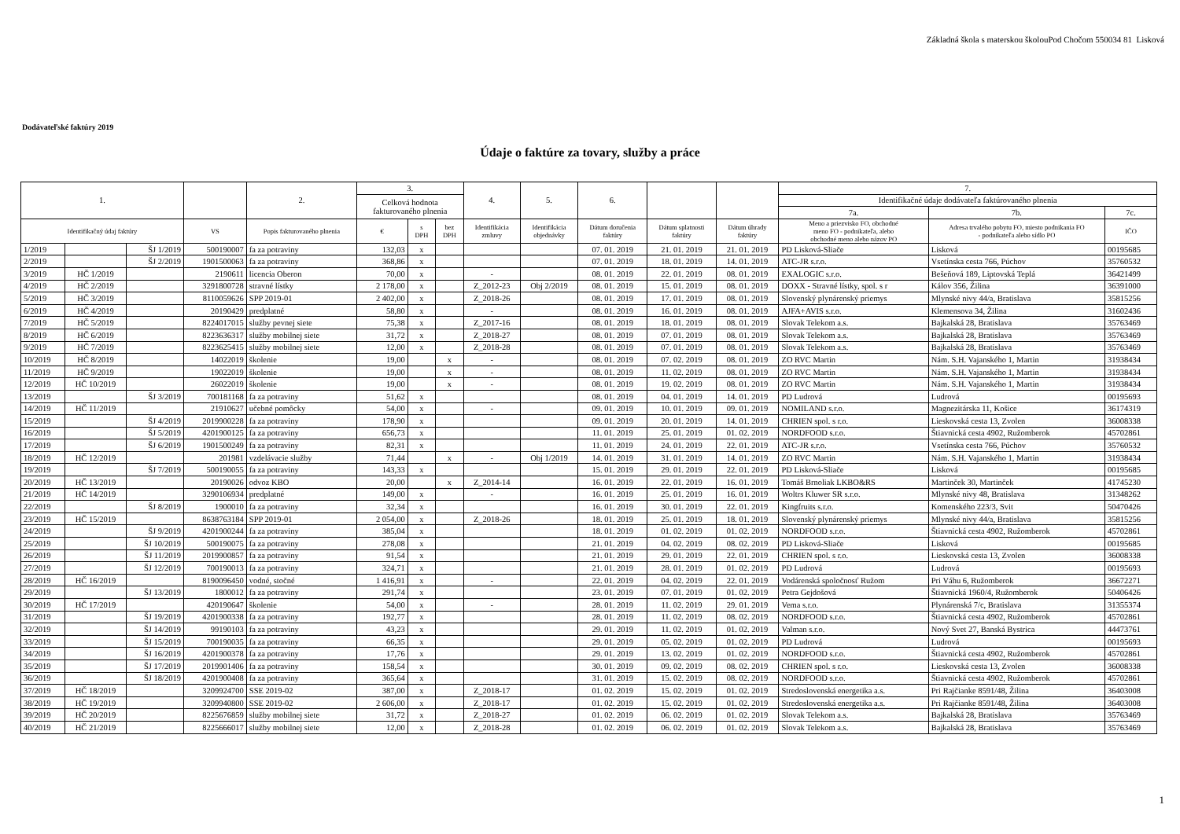Základná škola s materskou školouPod Chočom 550034 81 Lisková
Dodávateľské faktúry 2019
Údaje o faktúre za tovary, služby a práce
| 1. | | | | 2. | 3. | | | 4. | 5. | 6. | | | 7. | | |
| --- | --- | --- | --- | --- | --- | --- | --- | --- | --- | --- | --- | --- | --- | --- | --- |
| | | | | | Celková hodnota fakturovaného plnenia | | | | | | | | Identifikačné údaje dodávateľa faktúrovaného plnenia | | |
| | | | | | | | | | | | | | 7a. | 7b. | 7c. |
| Identifikačný údaj faktúry | | | VS | Popis fakturovaného plnenia | € | s DPH | bez DPH | Identifikácia zmluvy | Identifikácia objednávky | Dátum doručenia faktúry | Dátum splatnosti faktúry | Dátum úhrady faktúry | Meno a priezvisko FO, obchodné meno FO - podnikateľa, alebo obchodné meno alebo názov PO | Adresa trvalého pobytu FO, miesto podnikania FO - podnikateľa alebo sídlo PO | IČO |
| 1/2019 | | ŠJ 1/2019 | 500190007 | fa za potraviny | 132,03 | x | | | | 07. 01. 2019 | 21. 01. 2019 | 21. 01. 2019 | PD Lisková-Sliače | Lisková | 00195685 |
| 2/2019 | | ŠJ 2/2019 | 1901500063 | fa za potraviny | 368,86 | x | | | | 07. 01. 2019 | 18. 01. 2019 | 14. 01. 2019 | ATC-JR s.r.o. | Vsetínska cesta 766, Púchov | 35760532 |
| 3/2019 | HČ 1/2019 | | 2190611 | licencia Oberon | 70,00 | x | | - | | 08. 01. 2019 | 22. 01. 2019 | 08. 01. 2019 | EXALOGIC s.r.o. | Bešeňová 189, Liptovská Teplá | 36421499 |
| 4/2019 | HČ 2/2019 | | 3291800728 | stravné lístky | 2 178,00 | x | | Z_2012-23 | Obj 2/2019 | 08. 01. 2019 | 15. 01. 2019 | 08. 01. 2019 | DOXX - Stravné lístky, spol. s r | Kálov 356, Žilina | 36391000 |
| 5/2019 | HČ 3/2019 | | 8110059626 | SPP 2019-01 | 2 402,00 | x | | Z_2018-26 | | 08. 01. 2019 | 17. 01. 2019 | 08. 01. 2019 | Slovenský plynárenský priemys | Mlynské nivy 44/a, Bratislava | 35815256 |
| 6/2019 | HČ 4/2019 | | 20190429 | predplatné | 58,80 | x | | - | | 08. 01. 2019 | 16. 01. 2019 | 08. 01. 2019 | AJFA+AVIS s.r.o. | Klemensova 34, Žilina | 31602436 |
| 7/2019 | HČ 5/2019 | | 8224017015 | služby pevnej siete | 75,38 | x | | Z_2017-16 | | 08. 01. 2019 | 18. 01. 2019 | 08. 01. 2019 | Slovak Telekom a.s. | Bajkalská 28, Bratislava | 35763469 |
| 8/2019 | HČ 6/2019 | | 8223636317 | služby mobilnej siete | 31,72 | x | | Z_2018-27 | | 08. 01. 2019 | 07. 01. 2019 | 08. 01. 2019 | Slovak Telekom a.s. | Bajkalská 28, Bratislava | 35763469 |
| 9/2019 | HČ 7/2019 | | 8223625415 | služby mobilnej siete | 12,00 | x | | Z_2018-28 | | 08. 01. 2019 | 07. 01. 2019 | 08. 01. 2019 | Slovak Telekom a.s. | Bajkalská 28, Bratislava | 35763469 |
| 10/2019 | HČ 8/2019 | | 14022019 | školenie | 19,00 | | x | - | | 08. 01. 2019 | 07. 02. 2019 | 08. 01. 2019 | ZO RVC Martin | Nám. S.H. Vajanského 1, Martin | 31938434 |
| 11/2019 | HČ 9/2019 | | 19022019 | školenie | 19,00 | | x | - | | 08. 01. 2019 | 11. 02. 2019 | 08. 01. 2019 | ZO RVC Martin | Nám. S.H. Vajanského 1, Martin | 31938434 |
| 12/2019 | HČ 10/2019 | | 26022019 | školenie | 19,00 | | x | - | | 08. 01. 2019 | 19. 02. 2019 | 08. 01. 2019 | ZO RVC Martin | Nám. S.H. Vajanského 1, Martin | 31938434 |
| 13/2019 | | ŠJ 3/2019 | 700181168 | fa za potraviny | 51,62 | x | | | | 08. 01. 2019 | 04. 01. 2019 | 14. 01. 2019 | PD Ludrová | Ludrová | 00195693 |
| 14/2019 | HČ 11/2019 | | 21910627 | učebné pomôcky | 54,00 | x | | - | | 09. 01. 2019 | 10. 01. 2019 | 09. 01. 2019 | NOMILAND s.r.o. | Magnezitárska 11, Košice | 36174319 |
| 15/2019 | | ŠJ 4/2019 | 2019900228 | fa za potraviny | 178,90 | x | | | | 09. 01. 2019 | 20. 01. 2019 | 14. 01. 2019 | CHRIEN spol. s r.o. | Lieskovská cesta 13, Zvolen | 36008338 |
| 16/2019 | | ŠJ 5/2019 | 4201900125 | fa za potraviny | 656,73 | x | | | | 11. 01. 2019 | 25. 01. 2019 | 01. 02. 2019 | NORDFOOD s.r.o. | Štiavnická cesta 4902, Ružomberok | 45702861 |
| 17/2019 | | ŠJ 6/2019 | 1901500249 | fa za potraviny | 82,31 | x | | | | 11. 01. 2019 | 24. 01. 2019 | 22. 01. 2019 | ATC-JR s.r.o. | Vsetínska cesta 766, Púchov | 35760532 |
| 18/2019 | HČ 12/2019 | | 201981 | vzdelávacie služby | 71,44 | | x | - | Obj 1/2019 | 14. 01. 2019 | 31. 01. 2019 | 14. 01. 2019 | ZO RVC Martin | Nám. S.H. Vajanského 1, Martin | 31938434 |
| 19/2019 | | ŠJ 7/2019 | 500190055 | fa za potraviny | 143,33 | x | | | | 15. 01. 2019 | 29. 01. 2019 | 22. 01. 2019 | PD Lisková-Sliače | Lisková | 00195685 |
| 20/2019 | HČ 13/2019 | | 20190026 | odvoz KBO | 20,00 | | x | Z_2014-14 | | 16. 01. 2019 | 22. 01. 2019 | 16. 01. 2019 | Tomáš Brnoliak LKBO&RS | Martinček 30, Martinček | 41745230 |
| 21/2019 | HČ 14/2019 | | 3290106934 | predplatné | 149,00 | x | | - | | 16. 01. 2019 | 25. 01. 2019 | 16. 01. 2019 | Woltrs Kluwer SR s.r.o. | Mlynské nivy 48, Bratislava | 31348262 |
| 22/2019 | | ŠJ 8/2019 | 1900010 | fa za potraviny | 32,34 | x | | | | 16. 01. 2019 | 30. 01. 2019 | 22. 01. 2019 | Kingfruits s.r.o. | Komenského 223/3, Svit | 50470426 |
| 23/2019 | HČ 15/2019 | | 8638763184 | SPP 2019-01 | 2 054,00 | x | | Z_2018-26 | | 18. 01. 2019 | 25. 01. 2019 | 18. 01. 2019 | Slovenský plynárenský priemys | Mlynské nivy 44/a, Bratislava | 35815256 |
| 24/2019 | | ŠJ 9/2019 | 4201900244 | fa za potraviny | 385,04 | x | | | | 18. 01. 2019 | 01. 02. 2019 | 01. 02. 2019 | NORDFOOD s.r.o. | Štiavnická cesta 4902, Ružomberok | 45702861 |
| 25/2019 | | ŠJ 10/2019 | 500190075 | fa za potraviny | 278,08 | x | | | | 21. 01. 2019 | 04. 02. 2019 | 08. 02. 2019 | PD Lisková-Sliače | Lisková | 00195685 |
| 26/2019 | | ŠJ 11/2019 | 2019900857 | fa za potraviny | 91,54 | x | | | | 21. 01. 2019 | 29. 01. 2019 | 22. 01. 2019 | CHRIEN spol. s r.o. | Lieskovská cesta 13, Zvolen | 36008338 |
| 27/2019 | | ŠJ 12/2019 | 700190013 | fa za potraviny | 324,71 | x | | | | 21. 01. 2019 | 28. 01. 2019 | 01. 02. 2019 | PD Ludrová | Ludrová | 00195693 |
| 28/2019 | HČ 16/2019 | | 8190096450 | vodné, stočné | 1 416,91 | x | | - | | 22. 01. 2019 | 04. 02. 2019 | 22. 01. 2019 | Vodárenská spoločnosť Ružom | Pri Váhu 6, Ružomberok | 36672271 |
| 29/2019 | | ŠJ 13/2019 | 1800012 | fa za potraviny | 291,74 | x | | | | 23. 01. 2019 | 07. 01. 2019 | 01. 02. 2019 | Petra Gejdošová | Štiavnická 1960/4, Ružomberok | 50406426 |
| 30/2019 | HČ 17/2019 | | 420190647 | školenie | 54,00 | x | | - | | 28. 01. 2019 | 11. 02. 2019 | 29. 01. 2019 | Vema s.r.o. | Plynárenská 7/c, Bratislava | 31355374 |
| 31/2019 | | ŠJ 19/2019 | 4201900338 | fa za potraviny | 192,77 | x | | | | 28. 01. 2019 | 11. 02. 2019 | 08. 02. 2019 | NORDFOOD s.r.o. | Štiavnická cesta 4902, Ružomberok | 45702861 |
| 32/2019 | | ŠJ 14/2019 | 99190103 | fa za potraviny | 43,23 | x | | | | 29. 01. 2019 | 11. 02. 2019 | 01. 02. 2019 | Valman s.r.o. | Nový Svet 27, Banská Bystrica | 44473761 |
| 33/2019 | | ŠJ 15/2019 | 700190035 | fa za potraviny | 66,35 | x | | | | 29. 01. 2019 | 05. 02. 2019 | 01. 02. 2019 | PD Ludrová | Ludrová | 00195693 |
| 34/2019 | | ŠJ 16/2019 | 4201900378 | fa za potraviny | 17,76 | x | | | | 29. 01. 2019 | 13. 02. 2019 | 01. 02. 2019 | NORDFOOD s.r.o. | Štiavnická cesta 4902, Ružomberok | 45702861 |
| 35/2019 | | ŠJ 17/2019 | 2019901406 | fa za potraviny | 158,54 | x | | | | 30. 01. 2019 | 09. 02. 2019 | 08. 02. 2019 | CHRIEN spol. s r.o. | Lieskovská cesta 13, Zvolen | 36008338 |
| 36/2019 | | ŠJ 18/2019 | 4201900408 | fa za potraviny | 365,64 | x | | | | 31. 01. 2019 | 15. 02. 2019 | 08. 02. 2019 | NORDFOOD s.r.o. | Štiavnická cesta 4902, Ružomberok | 45702861 |
| 37/2019 | HČ 18/2019 | | 3209924700 | SSE 2019-02 | 387,00 | x | | Z_2018-17 | | 01. 02. 2019 | 15. 02. 2019 | 01. 02. 2019 | Stredoslovenská energetika a.s. | Pri Rajčianke 8591/48, Žilina | 36403008 |
| 38/2019 | HČ 19/2019 | | 3209940800 | SSE 2019-02 | 2 606,00 | x | | Z_2018-17 | | 01. 02. 2019 | 15. 02. 2019 | 01. 02. 2019 | Stredoslovenská energetika a.s. | Pri Rajčianke 8591/48, Žilina | 36403008 |
| 39/2019 | HČ 20/2019 | | 8225676859 | služby mobilnej siete | 31,72 | x | | Z_2018-27 | | 01. 02. 2019 | 06. 02. 2019 | 01. 02. 2019 | Slovak Telekom a.s. | Bajkalská 28, Bratislava | 35763469 |
| 40/2019 | HČ 21/2019 | | 8225666017 | služby mobilnej siete | 12,00 | x | | Z_2018-28 | | 01. 02. 2019 | 06. 02. 2019 | 01. 02. 2019 | Slovak Telekom a.s. | Bajkalská 28, Bratislava | 35763469 |
1